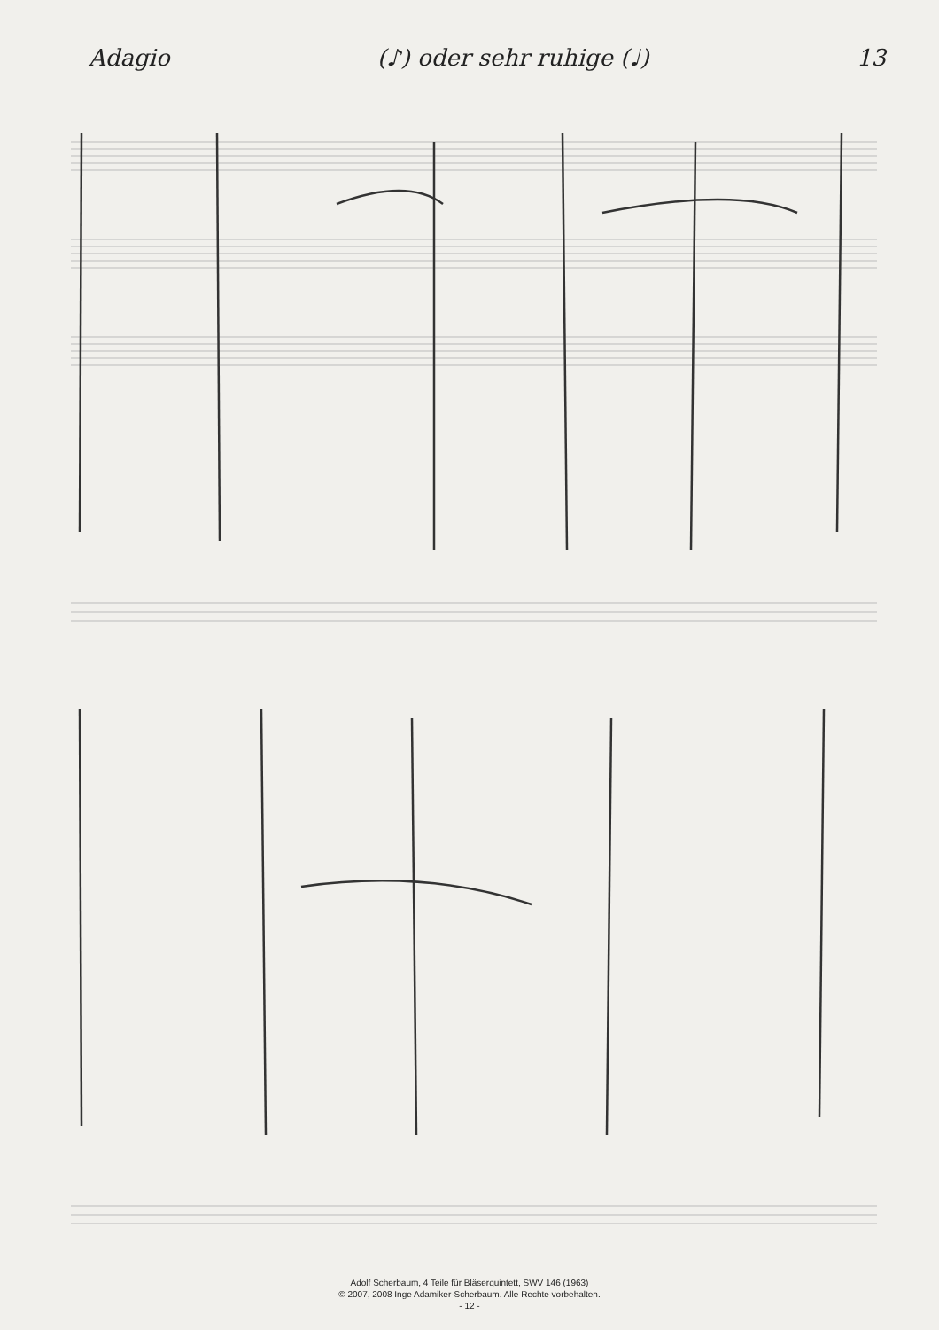Adagio (♪) oder sehr ruhige (♩) 13
Adolf Scherbaum, 4 Teile für Bläserquintett, SWV 146 (1963)
© 2007, 2008 Inge Adamiker-Scherbaum. Alle Rechte vorbehalten.
- 12 -